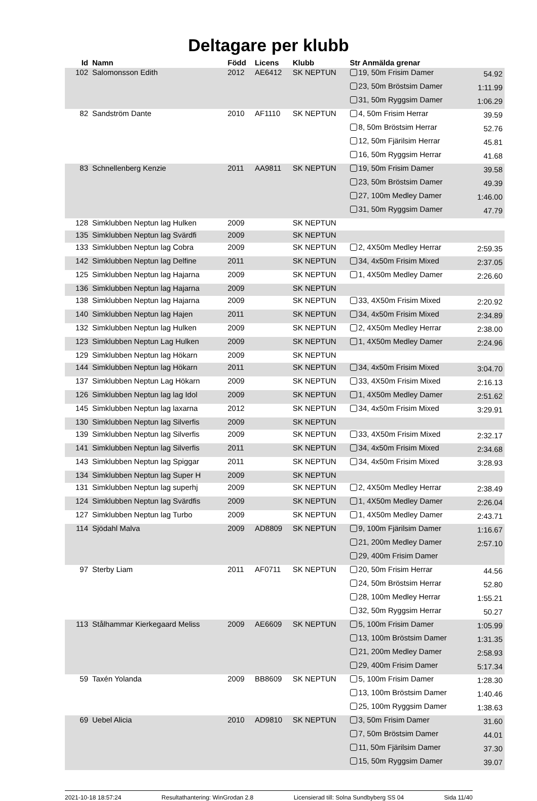Deltagare per klubb
| Id | Namn | Född | Licens | Klubb | Str Anmälda grenar | |
| --- | --- | --- | --- | --- | --- | --- |
| 102 | Salomonsson Edith | 2012 | AE6412 | SK NEPTUN | 19, 50m Frisim Damer | 54.92 |
| | | | | | 23, 50m Bröstsim Damer | 1:11.99 |
| | | | | | 31, 50m Ryggsim Damer | 1:06.29 |
| 82 | Sandström Dante | 2010 | AF1110 | SK NEPTUN | 4, 50m Frisim Herrar | 39.59 |
| | | | | | 8, 50m Bröstsim Herrar | 52.76 |
| | | | | | 12, 50m Fjärilsim Herrar | 45.81 |
| | | | | | 16, 50m Ryggsim Herrar | 41.68 |
| 83 | Schnellenberg Kenzie | 2011 | AA9811 | SK NEPTUN | 19, 50m Frisim Damer | 39.58 |
| | | | | | 23, 50m Bröstsim Damer | 49.39 |
| | | | | | 27, 100m Medley Damer | 1:46.00 |
| | | | | | 31, 50m Ryggsim Damer | 47.79 |
| 128 | Simklubben Neptun lag Hulken | 2009 | | SK NEPTUN | | |
| 135 | Simklubben Neptun lag Svärdfi | 2009 | | SK NEPTUN | | |
| 133 | Simklubben Neptun lag Cobra | 2009 | | SK NEPTUN | 2, 4X50m Medley Herrar | 2:59.35 |
| 142 | Simklubben Neptun lag Delfine | 2011 | | SK NEPTUN | 34, 4x50m Frisim Mixed | 2:37.05 |
| 125 | Simklubben Neptun lag Hajarna | 2009 | | SK NEPTUN | 1, 4X50m Medley Damer | 2:26.60 |
| 136 | Simklubben Neptun lag Hajarna | 2009 | | SK NEPTUN | | |
| 138 | Simklubben Neptun lag Hajarna | 2009 | | SK NEPTUN | 33, 4X50m Frisim Mixed | 2:20.92 |
| 140 | Simklubben Neptun lag Hajen | 2011 | | SK NEPTUN | 34, 4x50m Frisim Mixed | 2:34.89 |
| 132 | Simklubben Neptun lag Hulken | 2009 | | SK NEPTUN | 2, 4X50m Medley Herrar | 2:38.00 |
| 123 | Simklubben Neptun Lag Hulken | 2009 | | SK NEPTUN | 1, 4X50m Medley Damer | 2:24.96 |
| 129 | Simklubben Neptun lag Hökarn | 2009 | | SK NEPTUN | | |
| 144 | Simklubben Neptun lag Hökarn | 2011 | | SK NEPTUN | 34, 4x50m Frisim Mixed | 3:04.70 |
| 137 | Simklubben Neptun Lag Hökarn | 2009 | | SK NEPTUN | 33, 4X50m Frisim Mixed | 2:16.13 |
| 126 | Simklubben Neptun lag lag Idol | 2009 | | SK NEPTUN | 1, 4X50m Medley Damer | 2:51.62 |
| 145 | Simklubben Neptun lag laxarna | 2012 | | SK NEPTUN | 34, 4x50m Frisim Mixed | 3:29.91 |
| 130 | Simklubben Neptun lag Silverfis | 2009 | | SK NEPTUN | | |
| 139 | Simklubben Neptun lag Silverfis | 2009 | | SK NEPTUN | 33, 4X50m Frisim Mixed | 2:32.17 |
| 141 | Simklubben Neptun lag Silverfis | 2011 | | SK NEPTUN | 34, 4x50m Frisim Mixed | 2:34.68 |
| 143 | Simklubben Neptun lag Spiggar | 2011 | | SK NEPTUN | 34, 4x50m Frisim Mixed | 3:28.93 |
| 134 | Simklubben Neptun lag Super H | 2009 | | SK NEPTUN | | |
| 131 | Simklubben Neptun lag superhj | 2009 | | SK NEPTUN | 2, 4X50m Medley Herrar | 2:38.49 |
| 124 | Simklubben Neptun lag Svärdfis | 2009 | | SK NEPTUN | 1, 4X50m Medley Damer | 2:26.04 |
| 127 | Simklubben Neptun lag Turbo | 2009 | | SK NEPTUN | 1, 4X50m Medley Damer | 2:43.71 |
| 114 | Sjödahl Malva | 2009 | AD8809 | SK NEPTUN | 9, 100m Fjärilsim Damer | 1:16.67 |
| | | | | | 21, 200m Medley Damer | 2:57.10 |
| | | | | | 29, 400m Frisim Damer | |
| 97 | Sterby Liam | 2011 | AF0711 | SK NEPTUN | 20, 50m Frisim Herrar | 44.56 |
| | | | | | 24, 50m Bröstsim Herrar | 52.80 |
| | | | | | 28, 100m Medley Herrar | 1:55.21 |
| | | | | | 32, 50m Ryggsim Herrar | 50.27 |
| 113 | Stålhammar Kierkegaard Meliss | 2009 | AE6609 | SK NEPTUN | 5, 100m Frisim Damer | 1:05.99 |
| | | | | | 13, 100m Bröstsim Damer | 1:31.35 |
| | | | | | 21, 200m Medley Damer | 2:58.93 |
| | | | | | 29, 400m Frisim Damer | 5:17.34 |
| 59 | Taxén Yolanda | 2009 | BB8609 | SK NEPTUN | 5, 100m Frisim Damer | 1:28.30 |
| | | | | | 13, 100m Bröstsim Damer | 1:40.46 |
| | | | | | 25, 100m Ryggsim Damer | 1:38.63 |
| 69 | Uebel Alicia | 2010 | AD9810 | SK NEPTUN | 3, 50m Frisim Damer | 31.60 |
| | | | | | 7, 50m Bröstsim Damer | 44.01 |
| | | | | | 11, 50m Fjärilsim Damer | 37.30 |
| | | | | | 15, 50m Ryggsim Damer | 39.07 |
2021-10-18 18:57:24 Resultathantering: WinGrodan 2.8 Licensierad till: Solna Sundbyberg SS 04 Sida 11/40